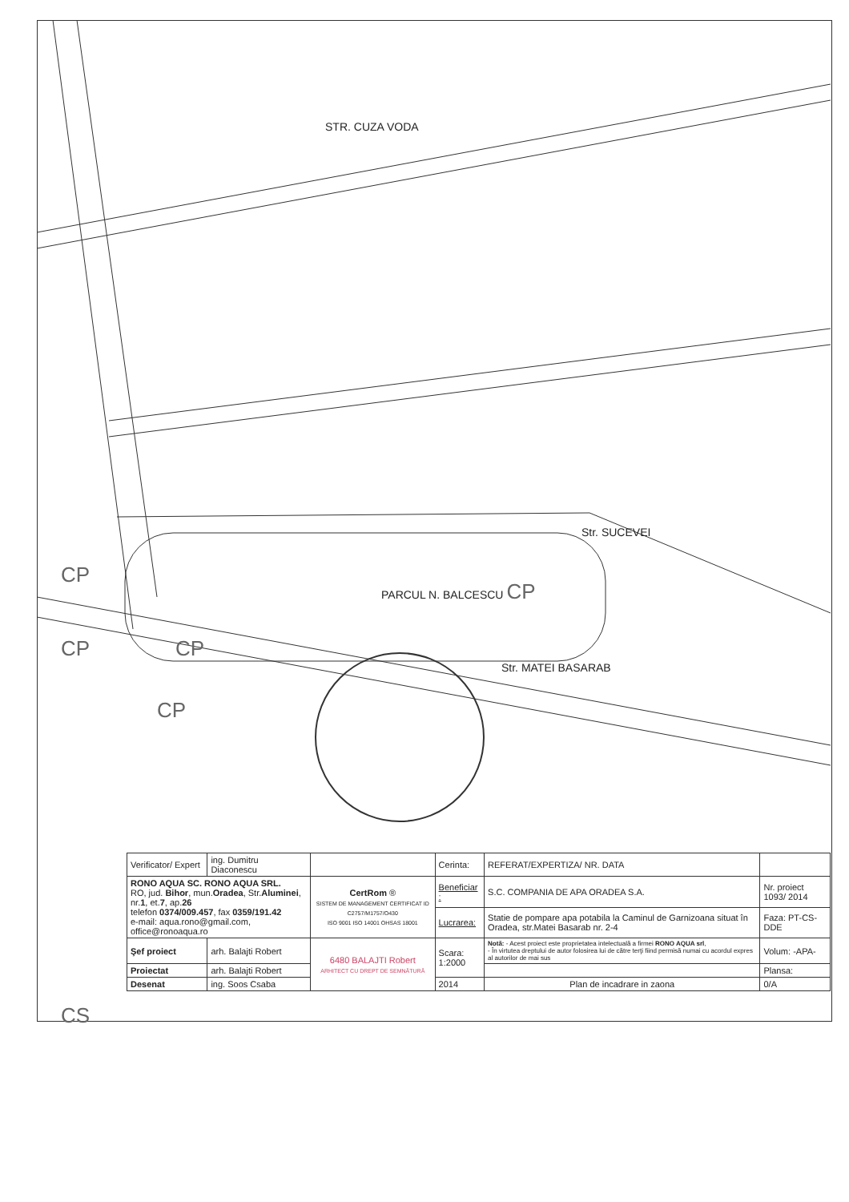STR. CUZA VODA
Str. SUCEVEI
CP
PARCUL N. BALCESCU CP
CP CP
Str. MATEI BASARAB
CP
CS
| Verificator/ Expert | ing. Dumitru Diaconescu | | Cerinta: | REFERAT/EXPERTIZA/ NR. DATA | |
| RONO AQUA SC. RONO AQUA SRL. RO, jud. Bihor , mun. Oradea , Str. Aluminei , nr. 1 , et. 7 , ap. 26 telefon 0374/009.457 , fax 0359/191.42 e-mail: aqua.rono@gmail.com, office@ronoaqua.ro | | CertRom ® SISTEM DE MANAGEMENT CERTIFICAT ID C2757/M1757/O430 ISO 9001 ISO 14001 OHSAS 18001 | Beneficiar : | S.C. COMPANIA DE APA ORADEA S.A. | Nr. proiect 1093/ 2014 |
| | | | Lucrarea: | Statie de pompare apa potabila la Caminul de Garnizoana situat în Oradea, str.Matei Basarab nr. 2-4 | Faza: PT-CS-DDE |
| Şef proiect | arh. Balajti Robert | 6480 BALAJTI Robert ARHITECT CU DREPT DE SEMNĂTURĂ | Scara: 1:2000 | Notă: - Acest proiect este proprietatea intelectuală a firmei RONO AQUA srl , - În virtutea dreptului de autor folosirea lui de către terţi fiind permisă numai cu acordul expres al autorilor de mai sus | Volum: -APA- |
| Proiectat | arh. Balajti Robert | | | | Plansa: |
| Desenat | ing. Soos Csaba | | 2014 | Plan de incadrare in zaona | 0/A |